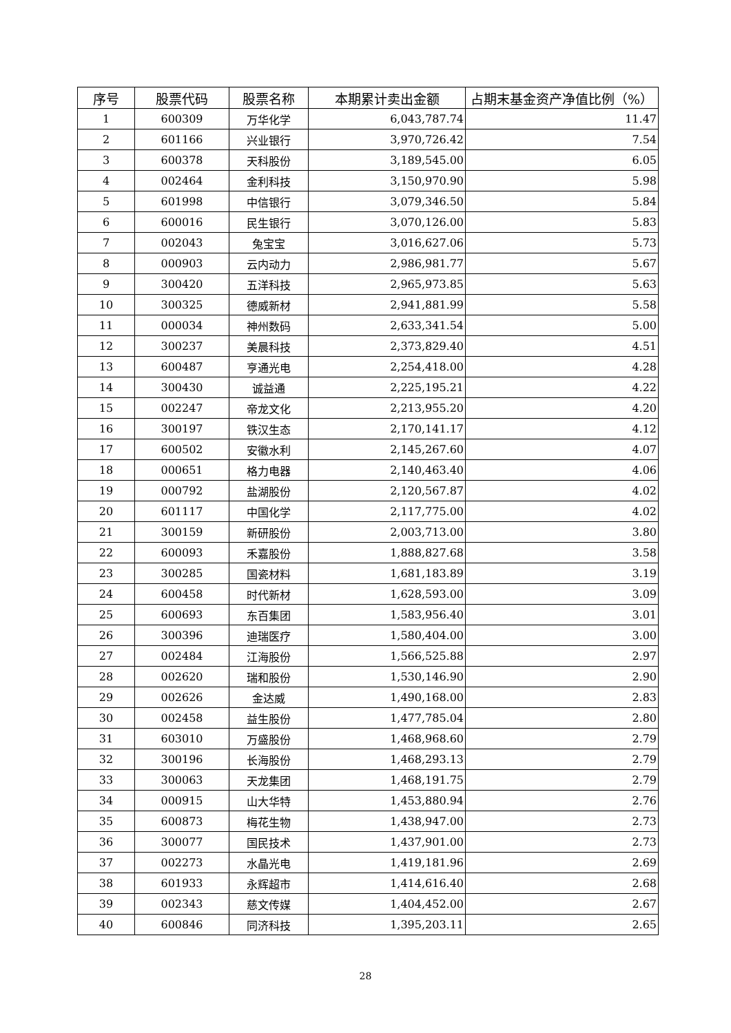| 序号 | 股票代码 | 股票名称 | 本期累计卖出金额 | 占期末基金资产净值比例（%） |
| --- | --- | --- | --- | --- |
| 1 | 600309 | 万华化学 | 6,043,787.74 | 11.47 |
| 2 | 601166 | 兴业银行 | 3,970,726.42 | 7.54 |
| 3 | 600378 | 天科股份 | 3,189,545.00 | 6.05 |
| 4 | 002464 | 金利科技 | 3,150,970.90 | 5.98 |
| 5 | 601998 | 中信银行 | 3,079,346.50 | 5.84 |
| 6 | 600016 | 民生银行 | 3,070,126.00 | 5.83 |
| 7 | 002043 | 兔宝宝 | 3,016,627.06 | 5.73 |
| 8 | 000903 | 云内动力 | 2,986,981.77 | 5.67 |
| 9 | 300420 | 五洋科技 | 2,965,973.85 | 5.63 |
| 10 | 300325 | 德威新材 | 2,941,881.99 | 5.58 |
| 11 | 000034 | 神州数码 | 2,633,341.54 | 5.00 |
| 12 | 300237 | 美晨科技 | 2,373,829.40 | 4.51 |
| 13 | 600487 | 亨通光电 | 2,254,418.00 | 4.28 |
| 14 | 300430 | 诚益通 | 2,225,195.21 | 4.22 |
| 15 | 002247 | 帝龙文化 | 2,213,955.20 | 4.20 |
| 16 | 300197 | 铁汉生态 | 2,170,141.17 | 4.12 |
| 17 | 600502 | 安徽水利 | 2,145,267.60 | 4.07 |
| 18 | 000651 | 格力电器 | 2,140,463.40 | 4.06 |
| 19 | 000792 | 盐湖股份 | 2,120,567.87 | 4.02 |
| 20 | 601117 | 中国化学 | 2,117,775.00 | 4.02 |
| 21 | 300159 | 新研股份 | 2,003,713.00 | 3.80 |
| 22 | 600093 | 禾嘉股份 | 1,888,827.68 | 3.58 |
| 23 | 300285 | 国瓷材料 | 1,681,183.89 | 3.19 |
| 24 | 600458 | 时代新材 | 1,628,593.00 | 3.09 |
| 25 | 600693 | 东百集团 | 1,583,956.40 | 3.01 |
| 26 | 300396 | 迪瑞医疗 | 1,580,404.00 | 3.00 |
| 27 | 002484 | 江海股份 | 1,566,525.88 | 2.97 |
| 28 | 002620 | 瑞和股份 | 1,530,146.90 | 2.90 |
| 29 | 002626 | 金达威 | 1,490,168.00 | 2.83 |
| 30 | 002458 | 益生股份 | 1,477,785.04 | 2.80 |
| 31 | 603010 | 万盛股份 | 1,468,968.60 | 2.79 |
| 32 | 300196 | 长海股份 | 1,468,293.13 | 2.79 |
| 33 | 300063 | 天龙集团 | 1,468,191.75 | 2.79 |
| 34 | 000915 | 山大华特 | 1,453,880.94 | 2.76 |
| 35 | 600873 | 梅花生物 | 1,438,947.00 | 2.73 |
| 36 | 300077 | 国民技术 | 1,437,901.00 | 2.73 |
| 37 | 002273 | 水晶光电 | 1,419,181.96 | 2.69 |
| 38 | 601933 | 永辉超市 | 1,414,616.40 | 2.68 |
| 39 | 002343 | 慈文传媒 | 1,404,452.00 | 2.67 |
| 40 | 600846 | 同济科技 | 1,395,203.11 | 2.65 |
28